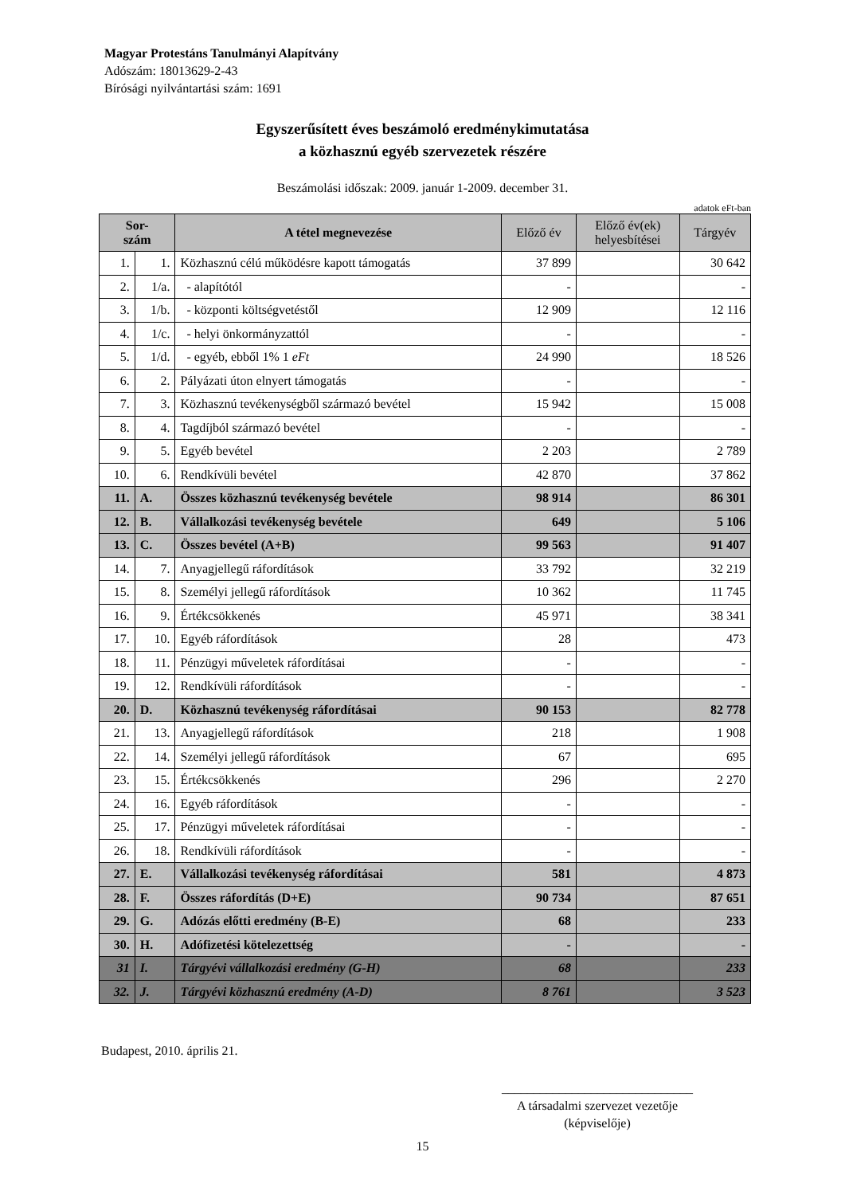Magyar Protestáns Tanulmányi Alapítvány
Adószám: 18013629-2-43
Bírósági nyilvántartási szám: 1691
Egyszerűsített éves beszámoló eredménykimutatása
a közhasznú egyéb szervezetek részére
Beszámolási időszak: 2009. január 1-2009. december 31.
adatok eFt-ban
| Sor- szám | | A tétel megnevezése | Előző év | Előző év(ek) helyesbítései | Tárgyév |
| --- | --- | --- | --- | --- | --- |
| 1. | 1. | Közhasznú célú működésre kapott támogatás | 37 899 | | 30 642 |
| 2. | 1/a. | - alapítótól | - | | - |
| 3. | 1/b. | - központi költségvetéstől | 12 909 | | 12 116 |
| 4. | 1/c. | - helyi önkormányzattól | - | | - |
| 5. | 1/d. | - egyéb, ebből 1% 1 eFt | 24 990 | | 18 526 |
| 6. | 2. | Pályázati úton elnyert támogatás | - | | - |
| 7. | 3. | Közhasznú tevékenységből származó bevétel | 15 942 | | 15 008 |
| 8. | 4. | Tagdíjból származó bevétel | - | | - |
| 9. | 5. | Egyéb bevétel | 2 203 | | 2 789 |
| 10. | 6. | Rendkívüli bevétel | 42 870 | | 37 862 |
| 11. | A. | Összes közhasznú tevékenység bevétele | 98 914 | | 86 301 |
| 12. | B. | Vállalkozási tevékenység bevétele | 649 | | 5 106 |
| 13. | C. | Összes bevétel (A+B) | 99 563 | | 91 407 |
| 14. | 7. | Anyagjellegű ráfordítások | 33 792 | | 32 219 |
| 15. | 8. | Személyi jellegű ráfordítások | 10 362 | | 11 745 |
| 16. | 9. | Értékcsökkenés | 45 971 | | 38 341 |
| 17. | 10. | Egyéb ráfordítások | 28 | | 473 |
| 18. | 11. | Pénzügyi műveletek ráfordításai | - | | - |
| 19. | 12. | Rendkívüli ráfordítások | - | | - |
| 20. | D. | Közhasznú tevékenység ráfordításai | 90 153 | | 82 778 |
| 21. | 13. | Anyagjellegű ráfordítások | 218 | | 1 908 |
| 22. | 14. | Személyi jellegű ráfordítások | 67 | | 695 |
| 23. | 15. | Értékcsökkenés | 296 | | 2 270 |
| 24. | 16. | Egyéb ráfordítások | - | | - |
| 25. | 17. | Pénzügyi műveletek ráfordításai | - | | - |
| 26. | 18. | Rendkívüli ráfordítások | - | | - |
| 27. | E. | Vállalkozási tevékenység ráfordításai | 581 | | 4 873 |
| 28. | F. | Összes ráfordítás (D+E) | 90 734 | | 87 651 |
| 29. | G. | Adózás előtti eredmény (B-E) | 68 | | 233 |
| 30. | H. | Adófizetési kötelezettség | - | | - |
| 31 | I. | Tárgyévi vállalkozási eredmény (G-H) | 68 | | 233 |
| 32. | J. | Tárgyévi közhasznú eredmény (A-D) | 8 761 | | 3 523 |
Budapest, 2010. április 21.
______________________________
A társadalmi szervezet vezetője
(képviselője)
15